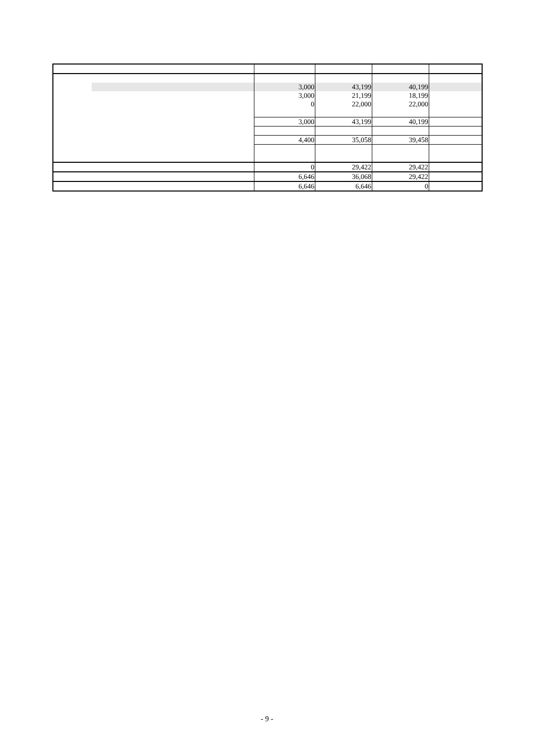| | 3,000 | 43,199 | 40,199 | |
| | 3,000 | 21,199 | 18,199 | |
| | 0 | 22,000 | 22,000 | |
| | 3,000 | 43,199 | 40,199 | |
| | 4,400 | 35,058 | 39,458 | |
| | 0 | 29,422 | 29,422 | |
| | 6,646 | 36,068 | 29,422 | |
| | 6,646 | 6,646 | 0 | |
- 9 -